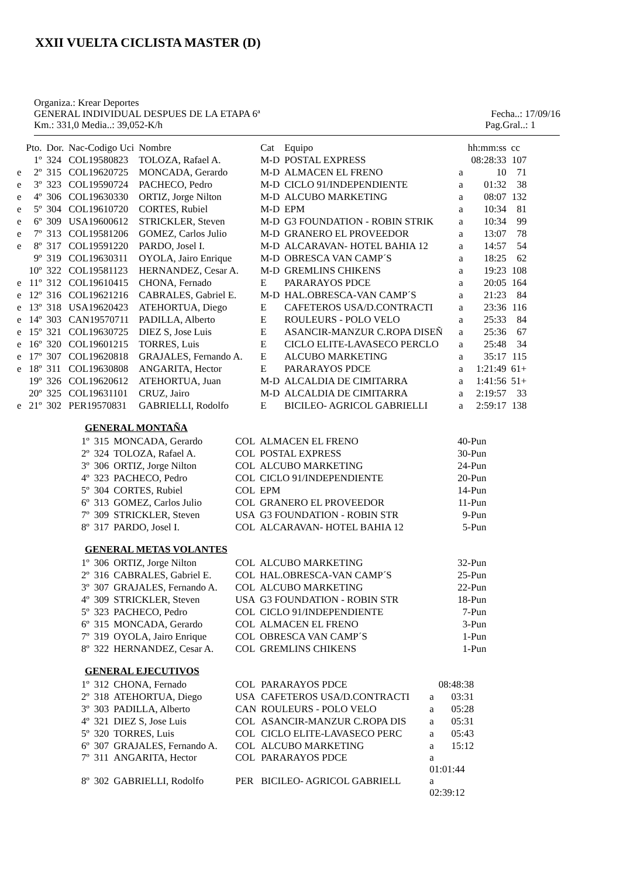XXII VUELTA CICLISTA MASTER (D)
Organiza.: Krear Deportes
GENERAL INDIVIDUAL DESPUES DE LA ETAPA 6ª Fecha..: 17/09/16
Km.: 331,0 Media..: 39,052-K/h Pag.Gral..: 1
| | Pto. | Dor. | Nac-Codigo Uci | Nombre | Cat | Equipo | | hh:mm:ss | cc |
| --- | --- | --- | --- | --- | --- | --- | --- | --- | --- |
| | 1º | 324 | COL19580823 | TOLOZA, Rafael A. | M-D | POSTAL EXPRESS | | 08:28:33 | 107 |
| e | 2º | 315 | COL19620725 | MONCADA, Gerardo | M-D | ALMACEN EL FRENO | a | 10 | 71 |
| e | 3º | 323 | COL19590724 | PACHECO, Pedro | M-D | CICLO 91/INDEPENDIENTE | a | 01:32 | 38 |
| e | 4º | 306 | COL19630330 | ORTIZ, Jorge Nilton | M-D | ALCUBO MARKETING | a | 08:07 | 132 |
| e | 5º | 304 | COL19610720 | CORTES, Rubiel | M-D | EPM | a | 10:34 | 81 |
| e | 6º | 309 | USA19600612 | STRICKLER, Steven | M-D | G3 FOUNDATION - ROBIN STRIK | a | 10:34 | 99 |
| e | 7º | 313 | COL19581206 | GOMEZ, Carlos Julio | M-D | GRANERO EL PROVEEDOR | a | 13:07 | 78 |
| e | 8º | 317 | COL19591220 | PARDO, Josel I. | M-D | ALCARAVAN- HOTEL BAHIA 12 | a | 14:57 | 54 |
| | 9º | 319 | COL19630311 | OYOLA, Jairo Enrique | M-D | OBRESCA VAN CAMP´S | a | 18:25 | 62 |
| | 10º | 322 | COL19581123 | HERNANDEZ, Cesar A. | M-D | GREMLINS CHIKENS | a | 19:23 | 108 |
| e | 11º | 312 | COL19610415 | CHONA, Fernado | E | PARARAYOS PDCE | a | 20:05 | 164 |
| e | 12º | 316 | COL19621216 | CABRALES, Gabriel E. | M-D | HAL.OBRESCA-VAN CAMP´S | a | 21:23 | 84 |
| e | 13º | 318 | USA19620423 | ATEHORTUA, Diego | E | CAFETEROS USA/D.CONTRACTI | a | 23:36 | 116 |
| e | 14º | 303 | CAN19570711 | PADILLA, Alberto | E | ROULEURS - POLO VELO | a | 25:33 | 84 |
| e | 15º | 321 | COL19630725 | DIEZ S, Jose Luis | E | ASANCIR-MANZUR C.ROPA DISEÑ | a | 25:36 | 67 |
| e | 16º | 320 | COL19601215 | TORRES, Luis | E | CICLO ELITE-LAVASECO PERCLO | a | 25:48 | 34 |
| e | 17º | 307 | COL19620818 | GRAJALES, Fernando A. | E | ALCUBO MARKETING | a | 35:17 | 115 |
| e | 18º | 311 | COL19630808 | ANGARITA, Hector | E | PARARAYOS PDCE | a | 1:21:49 | 61+ |
| | 19º | 326 | COL19620612 | ATEHORTUA, Juan | M-D | ALCALDIA DE CIMITARRA | a | 1:41:56 | 51+ |
| | 20º | 325 | COL19631101 | CRUZ, Jairo | M-D | ALCALDIA DE CIMITARRA | a | 2:19:57 | 33 |
| e | 21º | 302 | PER19570831 | GABRIELLI, Rodolfo | E | BICILEO- AGRICOL GABRIELLI | a | 2:59:17 | 138 |
GENERAL MONTAÑA
| 1º | 315 | MONCADA, Gerardo | COL | ALMACEN EL FRENO | 40-Pun |
| 2º | 324 | TOLOZA, Rafael A. | COL | POSTAL EXPRESS | 30-Pun |
| 3º | 306 | ORTIZ, Jorge Nilton | COL | ALCUBO MARKETING | 24-Pun |
| 4º | 323 | PACHECO, Pedro | COL | CICLO 91/INDEPENDIENTE | 20-Pun |
| 5º | 304 | CORTES, Rubiel | COL | EPM | 14-Pun |
| 6º | 313 | GOMEZ, Carlos Julio | COL | GRANERO EL PROVEEDOR | 11-Pun |
| 7º | 309 | STRICKLER, Steven | USA | G3 FOUNDATION - ROBIN STR | 9-Pun |
| 8º | 317 | PARDO, Josel I. | COL | ALCARAVAN- HOTEL BAHIA 12 | 5-Pun |
GENERAL METAS VOLANTES
| 1º | 306 | ORTIZ, Jorge Nilton | COL | ALCUBO MARKETING | 32-Pun |
| 2º | 316 | CABRALES, Gabriel E. | COL | HAL.OBRESCA-VAN CAMP´S | 25-Pun |
| 3º | 307 | GRAJALES, Fernando A. | COL | ALCUBO MARKETING | 22-Pun |
| 4º | 309 | STRICKLER, Steven | USA | G3 FOUNDATION - ROBIN STR | 18-Pun |
| 5º | 323 | PACHECO, Pedro | COL | CICLO 91/INDEPENDIENTE | 7-Pun |
| 6º | 315 | MONCADA, Gerardo | COL | ALMACEN EL FRENO | 3-Pun |
| 7º | 319 | OYOLA, Jairo Enrique | COL | OBRESCA VAN CAMP´S | 1-Pun |
| 8º | 322 | HERNANDEZ, Cesar A. | COL | GREMLINS CHIKENS | 1-Pun |
GENERAL EJECUTIVOS
| 1º | 312 | CHONA, Fernado | COL | PARARAYOS PDCE | | 08:48:38 |
| 2º | 318 | ATEHORTUA, Diego | USA | CAFETEROS USA/D.CONTRACTI | a | 03:31 |
| 3º | 303 | PADILLA, Alberto | CAN | ROULEURS - POLO VELO | a | 05:28 |
| 4º | 321 | DIEZ S, Jose Luis | COL | ASANCIR-MANZUR C.ROPA DIS | a | 05:31 |
| 5º | 320 | TORRES, Luis | COL | CICLO ELITE-LAVASECO PERC | a | 05:43 |
| 6º | 307 | GRAJALES, Fernando A. | COL | ALCUBO MARKETING | a | 15:12 |
| 7º | 311 | ANGARITA, Hector | COL | PARARAYOS PDCE | a 01:01:44 | |
| 8º | 302 | GABRIELLI, Rodolfo | PER | BICILEO- AGRICOL GABRIELL | a 02:39:12 | |